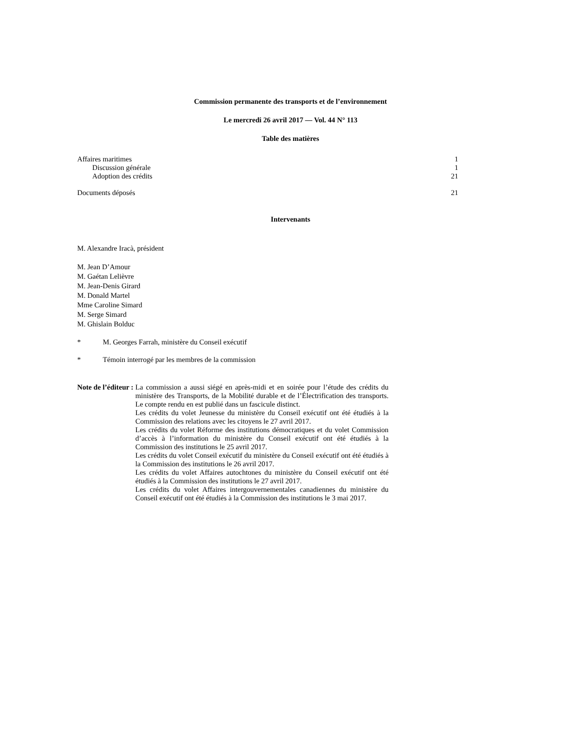Commission permanente des transports et de l’environnement
Le mercredi 26 avril 2017 — Vol. 44 N° 113
Table des matières
Affaires maritimes 1
Discussion générale 1
Adoption des crédits 21
Documents déposés 21
Intervenants
M. Alexandre Iracà, président
M. Jean D’Amour
M. Gaétan Lelièvre
M. Jean-Denis Girard
M. Donald Martel
Mme Caroline Simard
M. Serge Simard
M. Ghislain Bolduc
* M. Georges Farrah, ministère du Conseil exécutif
* Témoin interrogé par les membres de la commission
Note de l’éditeur : La commission a aussi siégé en après-midi et en soirée pour l’étude des crédits du ministère des Transports, de la Mobilité durable et de l’Électrification des transports. Le compte rendu en est publié dans un fascicule distinct.
Les crédits du volet Jeunesse du ministère du Conseil exécutif ont été étudiés à la Commission des relations avec les citoyens le 27 avril 2017.
Les crédits du volet Réforme des institutions démocratiques et du volet Commission d’accès à l’information du ministère du Conseil exécutif ont été étudiés à la Commission des institutions le 25 avril 2017.
Les crédits du volet Conseil exécutif du ministère du Conseil exécutif ont été étudiés à la Commission des institutions le 26 avril 2017.
Les crédits du volet Affaires autochtones du ministère du Conseil exécutif ont été étudiés à la Commission des institutions le 27 avril 2017.
Les crédits du volet Affaires intergouvernementales canadiennes du ministère du Conseil exécutif ont été étudiés à la Commission des institutions le 3 mai 2017.